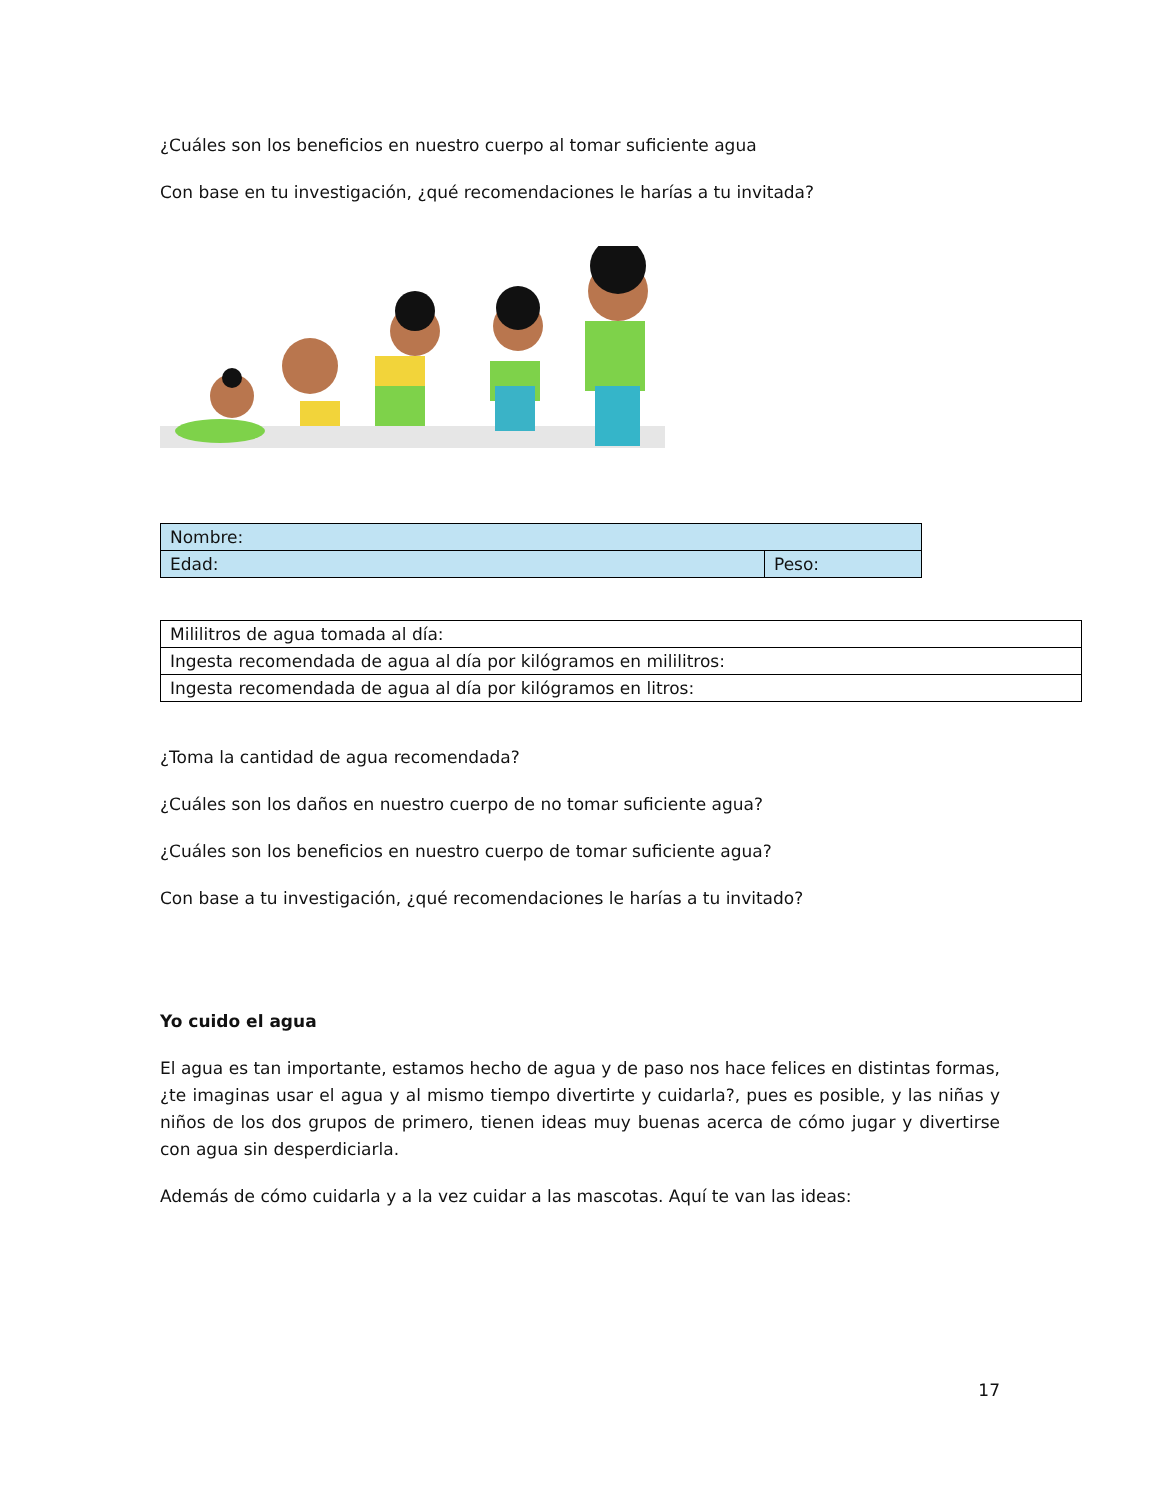¿Cuáles son los beneficios en nuestro cuerpo al tomar suficiente agua
Con base en tu investigación, ¿qué recomendaciones le harías a tu invitada?
| Nombre: | |
| Edad: | Peso: |
| Mililitros de agua tomada al día: |
| Ingesta recomendada de agua al día por kilógramos en mililitros: |
| Ingesta recomendada de agua al día por kilógramos en litros: |
¿Toma la cantidad de agua recomendada?
¿Cuáles son los daños en nuestro cuerpo de no tomar suficiente agua?
¿Cuáles son los beneficios en nuestro cuerpo de tomar suficiente agua?
Con base a tu investigación, ¿qué recomendaciones le harías a tu invitado?
Yo cuido el agua
El agua es tan importante, estamos hecho de agua y de paso nos hace felices en distintas formas, ¿te imaginas usar el agua y al mismo tiempo divertirte y cuidarla?, pues es posible, y las niñas y niños de los dos grupos de primero, tienen ideas muy buenas acerca de cómo jugar y divertirse con agua sin desperdiciarla.
Además de cómo cuidarla y a la vez cuidar a las mascotas. Aquí te van las ideas:
17